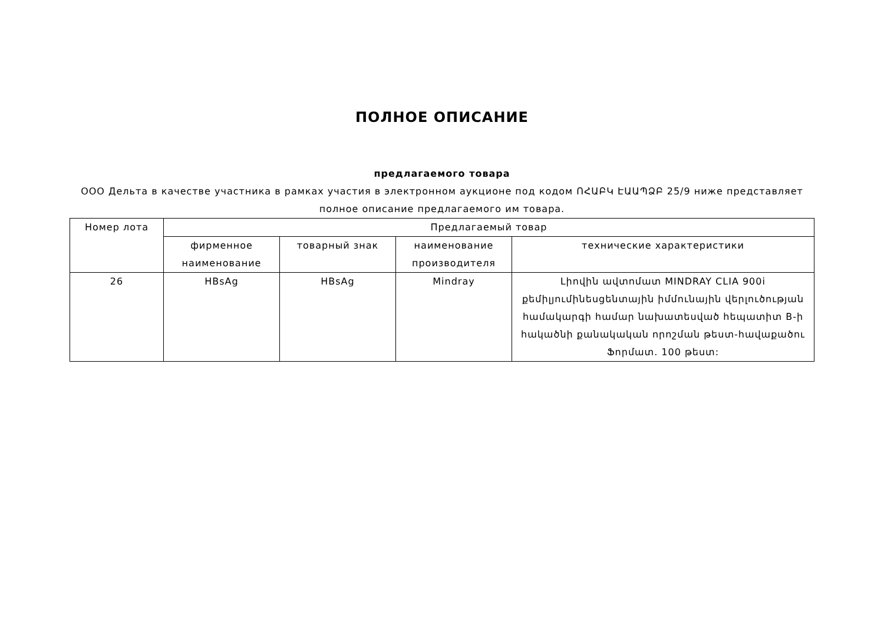ПОЛНОЕ ОПИСАНИЕ
предлагаемого товара
ООО Дельта в качестве участника в рамках участия в электронном аукционе под кодом ՈՀԱԲԿ ԷԱԱՊՁԲ 25/9 ниже представляет полное описание предлагаемого им товара.
| Номер лота | Предлагаемый товар | | | |
| --- | --- | --- | --- | --- |
| | фирменное наименование | товарный знак | наименование производителя | технические характеристики |
| 26 | HBsAg | HBsAg | Mindray | Լիովին ավտոմատ MINDRAY CLIA 900i քեմիլյումինեսցենտային իմմունային վերլուծության համակարգի համար նախատեսված հեպատիտ B-ի հակածնի քանակական որոշման թեստ-հավաքածու Ֆորմատ. 100 թեստ: |